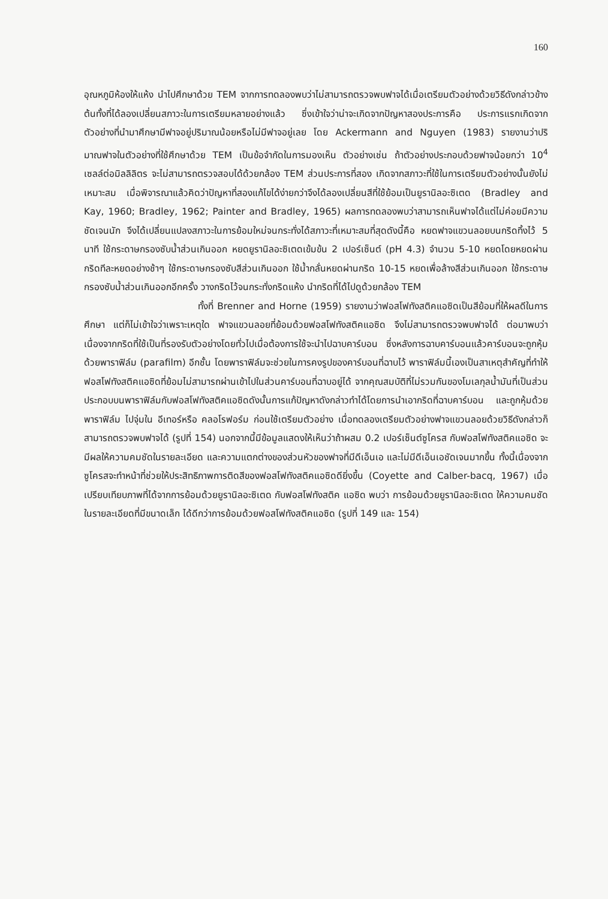160
อุณหภูมิห้องให้แห้ง นำไปศึกษาด้วย TEM จากการทดลองพบว่าไม่สามารถตรวจพบฟาจได้เมื่อเตรียมตัวอย่างด้วยวิธีดังกล่าวข้างต้นทั้งที่ได้ลองเปลี่ยนสภาวะในการเตรียมหลายอย่างแล้ว ซึ่งเข้าใจว่าน่าจะเกิดจากปัญหาสองประการคือ ประการแรกเกิดจากตัวอย่างที่นำมาศึกษามีฟาจอยู่ปริมาณน้อยหรือไม่มีฟาจอยู่เลย โดย Ackermann and Nguyen (1983) รายงานว่าปริมาณฟาจในตัวอย่างที่ใช้ศึกษาด้วย TEM เป็นข้อจำกัดในการมองเห็น ตัวอย่างเช่น ถ้าตัวอย่างประกอบด้วยฟาจน้อยกว่า 10<sup>4</sup> เซลล์ต่อมิลลิลิตร จะไม่สามารถตรวจสอบได้ด้วยกล้อง TEM ส่วนประการที่สอง เกิดจากสภาวะที่ใช้ในการเตรียมตัวอย่างนั้นยังไม่เหมาะสม เมื่อพิจารณาแล้วคิดว่าปัญหาที่สองแก้ไขได้ง่ายกว่าจึงได้ลองเปลี่ยนสีที่ใช้ย้อมเป็นยูรานิลอะซิเตด (Bradley and Kay, 1960; Bradley, 1962; Painter and Bradley, 1965) ผลการทดลองพบว่าสามารถเห็นฟาจได้แต่ไม่ค่อยมีความชัดเจนนัก จึงได้เปลี่ยนแปลงสภาวะในการย้อมใหม่จนกระทั่งได้สภาวะที่เหมาะสมที่สุดดังนี้คือ หยดฟาจแขวนลอยบนกริดทิ้งไว้ 5 นาที ใช้กระดาษกรองซับน้ำส่วนเกินออก หยดยูรานิลอะซิเตดเข้มข้น 2 เปอร์เซ็นต์ (pH 4.3) จำนวน 5-10 หยดโดยหยดผ่านกริดทีละหยดอย่างช้าๆ ใช้กระดาษกรองซับสีส่วนเกินออก ใช้น้ำกลั่นหยดผ่านกริด 10-15 หยดเพื่อล้างสีส่วนเกินออก ใช้กระดาษกรองซับน้ำส่วนเกินออกอีกครั้ง วางกริดไว้จนกระทั่งกริดแห้ง นำกริดที่ได้ไปดูด้วยกล้อง TEM
ทั้งที่ Brenner and Horne (1959) รายงานว่าฟอสโฟทังสติคแอซิดเป็นสีย้อมที่ให้ผลดีในการศึกษา แต่ก็ไม่เข้าใจว่าเพราะเหตุใด ฟาจแขวนลอยที่ย้อมด้วยฟอสโฟทังสติคแอซิด จึงไม่สามารถตรวจพบฟาจได้ ต่อมาพบว่า เนื่องจากกริดที่ใช้เป็นที่รองรับตัวอย่างโดยทั่วไปเมื่อต้องการใช้จะนำไปฉาบคาร์บอน ซึ่งหลังการฉาบคาร์บอนแล้วคาร์บอนจะถูกหุ้มด้วยพาราฟิล์ม (parafilm) อีกชั้น โดยพาราฟิล์มจะช่วยในการคงรูปของคาร์บอนที่ฉาบไว้ พาราฟิล์มนี้เองเป็นสาเหตุสำคัญที่ทำให้ฟอสโฟทังสติคแอซิดที่ย้อมไม่สามารถผ่านเข้าไปในส่วนคาร์บอนที่ฉาบอยู่ได้ จากคุณสมบัติที่ไม่รวมกันของโมเลกุลน้ำมันที่เป็นส่วนประกอบบนพาราฟิล์มกับฟอสโฟทังสติคแอซิดดังนั้นการแก้ปัญหาดังกล่าวทำได้โดยการนำเอากริดที่ฉาบคาร์บอน และถูกหุ้มด้วยพาราฟิล์ม ไปจุ่มใน อีเทอร์หรือ คลอโรฟอร์ม ก่อนใช้เตรียมตัวอย่าง เมื่อทดลองเตรียมตัวอย่างฟาจแขวนลอยด้วยวิธีดังกล่าวก็สามารถตรวจพบฟาจได้ (รูปที่ 154) นอกจากนี้มีข้อมูลแสดงให้เห็นว่าถ้าผสม 0.2 เปอร์เซ็นต์ซูโครส กับฟอสโฟทังสติคแอซิด จะมีผลให้ความคมชัดในรายละเอียด และความแตกต่างของส่วนหัวของฟาจที่มีดีเอ็นเอ และไม่มีดีเอ็นเอชัดเจนมากขึ้น ทั้งนี้เนื่องจากซูโครสจะทำหน้าที่ช่วยให้ประสิทธิภาพการติดสีของฟอสโฟทังสติคแอซิดดียิ่งขึ้น (Coyette and Calber-bacq, 1967) เมื่อเปรียบเทียบภาพที่ได้จากการย้อมด้วยยูรานิลอะซิเตด กับฟอสโฟทังสติค แอซิด พบว่า การย้อมด้วยยูรานิลอะซิเตด ให้ความคมชัดในรายละเอียดที่มีขนาดเล็ก ได้ดีกว่าการย้อมด้วยฟอสโฟทังสติคแอซิด (รูปที่ 149 และ 154)